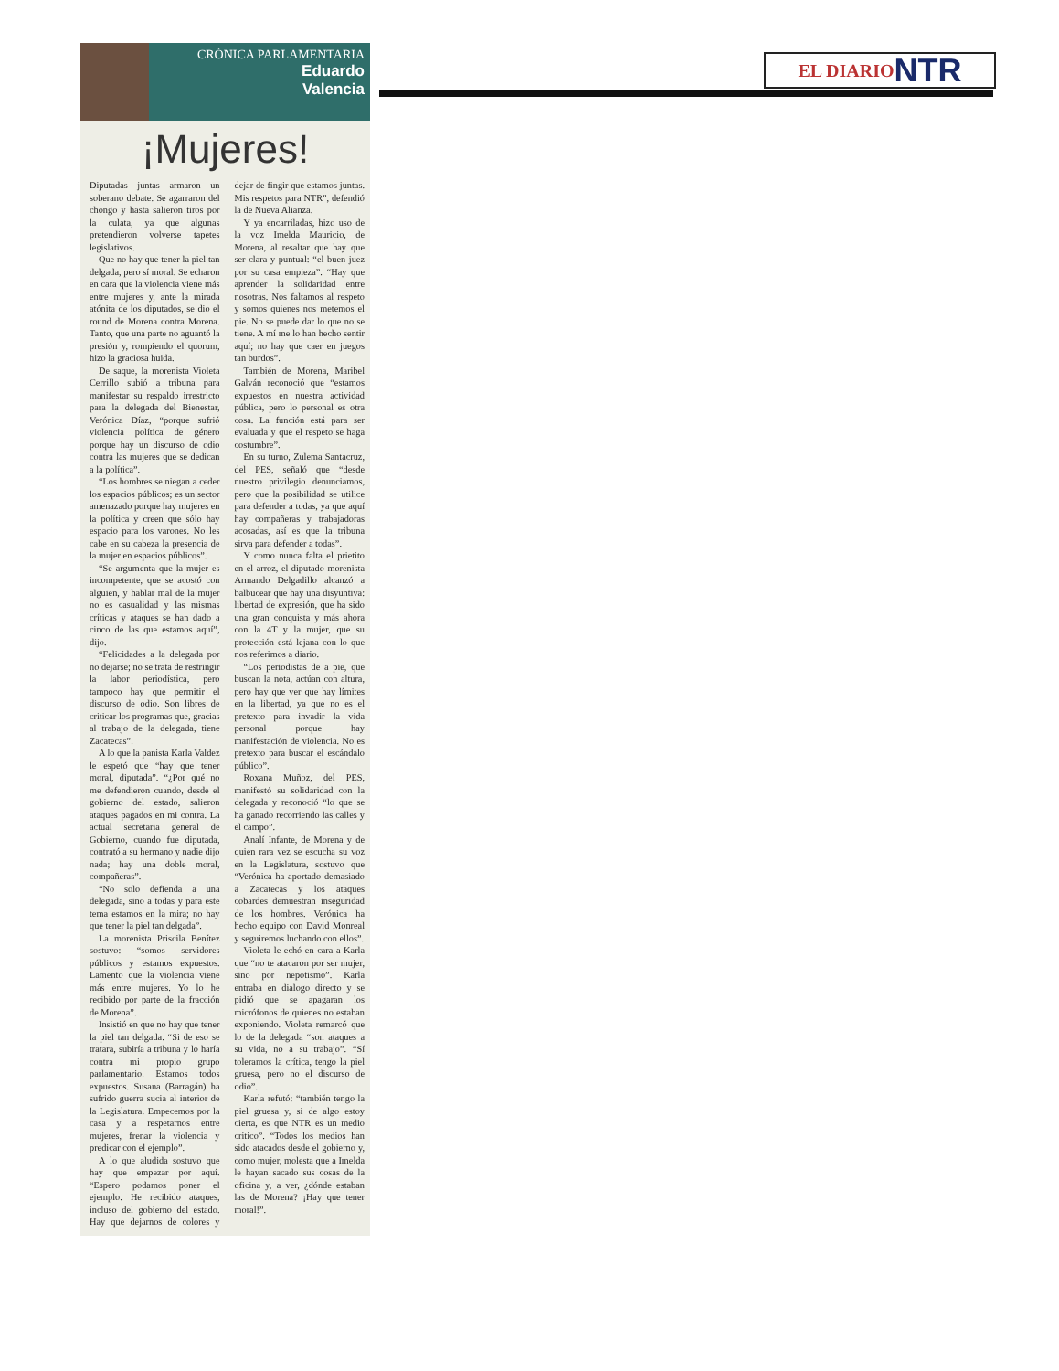EL DIARIO NTR
CRÓNICA PARLAMENTARIA
Eduardo
Valencia
¡Mujeres!
Diputadas juntas armaron un soberano debate. Se agarraron del chongo y hasta salieron tiros por la culata, ya que algunas pretendieron volverse tapetes legislativos.
Que no hay que tener la piel tan delgada, pero sí moral. Se echaron en cara que la violencia viene más entre mujeres y, ante la mirada atónita de los diputados, se dio el round de Morena contra Morena. Tanto, que una parte no aguantó la presión y, rompiendo el quorum, hizo la graciosa huida.
De saque, la morenista Violeta Cerrillo subió a tribuna para manifestar su respaldo irrestricto para la delegada del Bienestar, Verónica Díaz, “porque sufrió violencia política de género porque hay un discurso de odio contra las mujeres que se dedican a la política”.
“Los hombres se niegan a ceder los espacios públicos; es un sector amenazado porque hay mujeres en la política y creen que sólo hay espacio para los varones. No les cabe en su cabeza la presencia de la mujer en espacios públicos”.
“Se argumenta que la mujer es incompetente, que se acostó con alguien, y hablar mal de la mujer no es casualidad y las mismas críticas y ataques se han dado a cinco de las que estamos aquí”, dijo.
“Felicidades a la delegada por no dejarse; no se trata de restringir la labor periodística, pero tampoco hay que permitir el discurso de odio. Son libres de criticar los programas que, gracias al trabajo de la delegada, tiene Zacatecas”.
A lo que la panista Karla Valdez le espetó que “hay que tener moral, diputada”. “¿Por qué no me defendieron cuando, desde el gobierno del estado, salieron ataques pagados en mi contra. La actual secretaria general de Gobierno, cuando fue diputada, contrató a su hermano y nadie dijo nada; hay una doble moral, compañeras”.
“No solo defienda a una delegada, sino a todas y para este tema estamos en la mira; no hay que tener la piel tan delgada”.
La morenista Priscila Benítez sostuvo: “somos servidores públicos y estamos expuestos. Lamento que la violencia viene más entre mujeres. Yo lo he recibido por parte de la fracción de Morena”.
Insistió en que no hay que tener la piel tan delgada. “Si de eso se tratara, subiría a tribuna y lo haría contra mi propio grupo parlamentario. Estamos todos expuestos. Susana (Barragán) ha sufrido guerra sucia al interior de la Legislatura. Empecemos por la casa y a respetarnos entre mujeres, frenar la violencia y predicar con el ejemplo”.
A lo que aludida sostuvo que hay que empezar por aquí. “Espero podamos poner el ejemplo. He recibido ataques, incluso del gobierno del estado. Hay que dejarnos de colores y dejar de fingir que estamos juntas. Mis respetos para NTR”, defendió la de Nueva Alianza.
Y ya encarriladas, hizo uso de la voz Imelda Mauricio, de Morena, al resaltar que hay que ser clara y puntual: “el buen juez por su casa empieza”. “Hay que aprender la solidaridad entre nosotras. Nos faltamos al respeto y somos quienes nos metemos el pie. No se puede dar lo que no se tiene. A mí me lo han hecho sentir aquí; no hay que caer en juegos tan burdos”.
También de Morena, Maribel Galván reconoció que “estamos expuestos en nuestra actividad pública, pero lo personal es otra cosa. La función está para ser evaluada y que el respeto se haga costumbre”.
En su turno, Zulema Santacruz, del PES, señaló que “desde nuestro privilegio denunciamos, pero que la posibilidad se utilice para defender a todas, ya que aquí hay compañeras y trabajadoras acosadas, así es que la tribuna sirva para defender a todas”.
Y como nunca falta el prietito en el arroz, el diputado morenista Armando Delgadillo alcanzó a balbucear que hay una disyuntiva: libertad de expresión, que ha sido una gran conquista y más ahora con la 4T y la mujer, que su protección está lejana con lo que nos referimos a diario.
“Los periodistas de a pie, que buscan la nota, actúan con altura, pero hay que ver que hay límites en la libertad, ya que no es el pretexto para invadir la vida personal porque hay manifestación de violencia. No es pretexto para buscar el escándalo público”.
Roxana Muñoz, del PES, manifestó su solidaridad con la delegada y reconoció “lo que se ha ganado recorriendo las calles y el campo”.
Analí Infante, de Morena y de quien rara vez se escucha su voz en la Legislatura, sostuvo que “Verónica ha aportado demasiado a Zacatecas y los ataques cobardes demuestran inseguridad de los hombres. Verónica ha hecho equipo con David Monreal y seguiremos luchando con ellos”.
Violeta le echó en cara a Karla que “no te atacaron por ser mujer, sino por nepotismo”. Karla entraba en dialogo directo y se pidió que se apagaran los micrófonos de quienes no estaban exponiendo. Violeta remarcó que lo de la delegada “son ataques a su vida, no a su trabajo”. “Sí toleramos la crítica, tengo la piel gruesa, pero no el discurso de odio”.
Karla refutó: “también tengo la piel gruesa y, si de algo estoy cierta, es que NTR es un medio critico”. “Todos los medios han sido atacados desde el gobierno y, como mujer, molesta que a Imelda le hayan sacado sus cosas de la oficina y, a ver, ¿dónde estaban las de Morena? ¡Hay que tener moral!”.